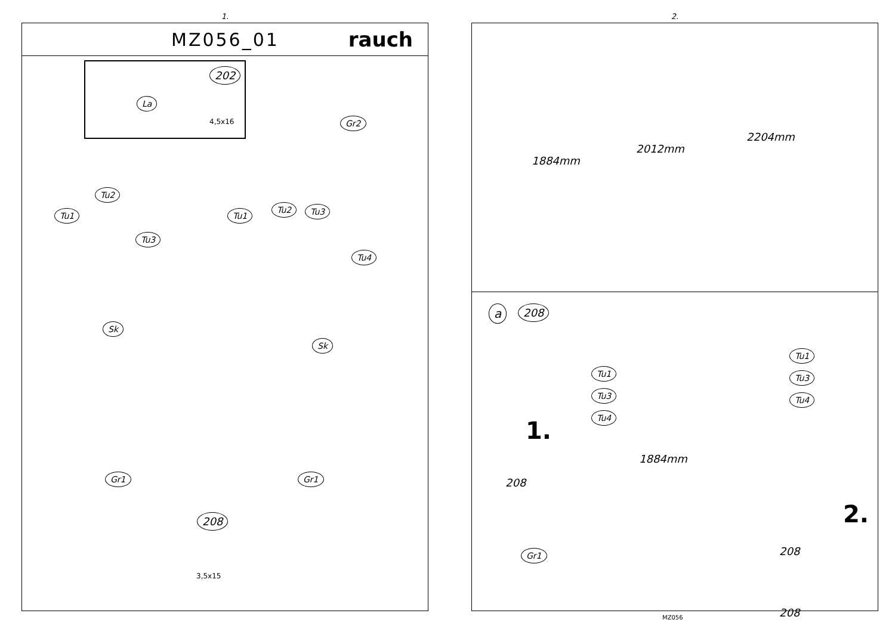1.
MZ056_01 rauch
La
202
4,5x16 Gr2
Tu1
Tu2
Tu3
Tu1
Tu2 Tu3
Tu4
Sk
Sk
Gr1 Gr1
208
3,5x15
2.
1884mm
2012mm
2204mm
a 208
Tu1
Tu3
Tu4
1884mm
1.
208
Gr1
Tu1
Tu3
Tu4
2.
208
208
MZ056